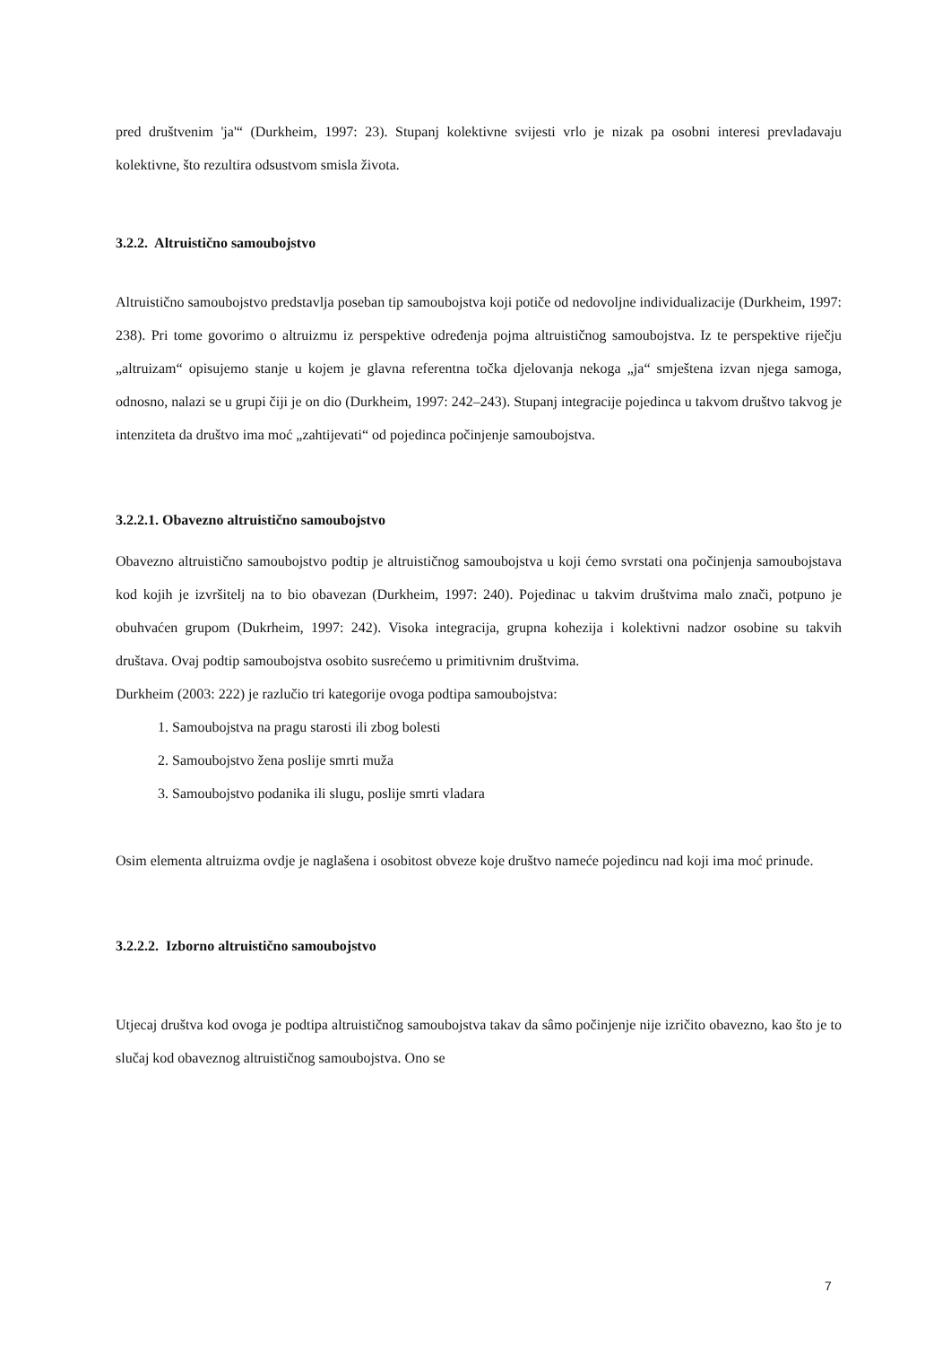pred društvenim 'ja'“ (Durkheim, 1997: 23). Stupanj kolektivne svijesti vrlo je nizak pa osobni interesi prevladavaju kolektivne, što rezultira odsustvom smisla života.
3.2.2. Altruistično samoubojstvo
Altruistično samoubojstvo predstavlja poseban tip samoubojstva koji potiče od nedovoljne individualizacije (Durkheim, 1997: 238). Pri tome govorimo o altruizmu iz perspektive određenja pojma altruističnog samoubojstva. Iz te perspektive riječju „altruizam“ opisujemo stanje u kojem je glavna referentna točka djelovanja nekoga „ja“ smještena izvan njega samoga, odnosno, nalazi se u grupi čiji je on dio (Durkheim, 1997: 242–243). Stupanj integracije pojedinca u takvom društvo takvog je intenziteta da društvo ima moć „zahtijevati“ od pojedinca počinjenje samoubojstva.
3.2.2.1. Obavezno altruistično samoubojstvo
Obavezno altruistično samoubojstvo podtip je altruističnog samoubojstva u koji ćemo svrstati ona počinjenja samoubojstava kod kojih je izvršitelj na to bio obavezan (Durkheim, 1997: 240). Pojedinac u takvim društvima malo znači, potpuno je obuhvaćen grupom (Dukrheim, 1997: 242). Visoka integracija, grupna kohezija i kolektivni nadzor osobine su takvih društava. Ovaj podtip samoubojstva osobito susrećemo u primitivnim društvima.
Durkheim (2003: 222) je razlučio tri kategorije ovoga podtipa samoubojstva:
1. Samoubojstva na pragu starosti ili zbog bolesti
2. Samoubojstvo žena poslije smrti muža
3. Samoubojstvo podanika ili slugu, poslije smrti vladara
Osim elementa altruizma ovdje je naglašena i osobitost obveze koje društvo nameće pojedincu nad koji ima moć prinude.
3.2.2.2. Izborno altruistično samoubojstvo
Utjecaj društva kod ovoga je podtipa altruističnog samoubojstva takav da sâmo počinjenje nije izričito obavezno, kao što je to slučaj kod obaveznog altruističnog samoubojstva. Ono se
7